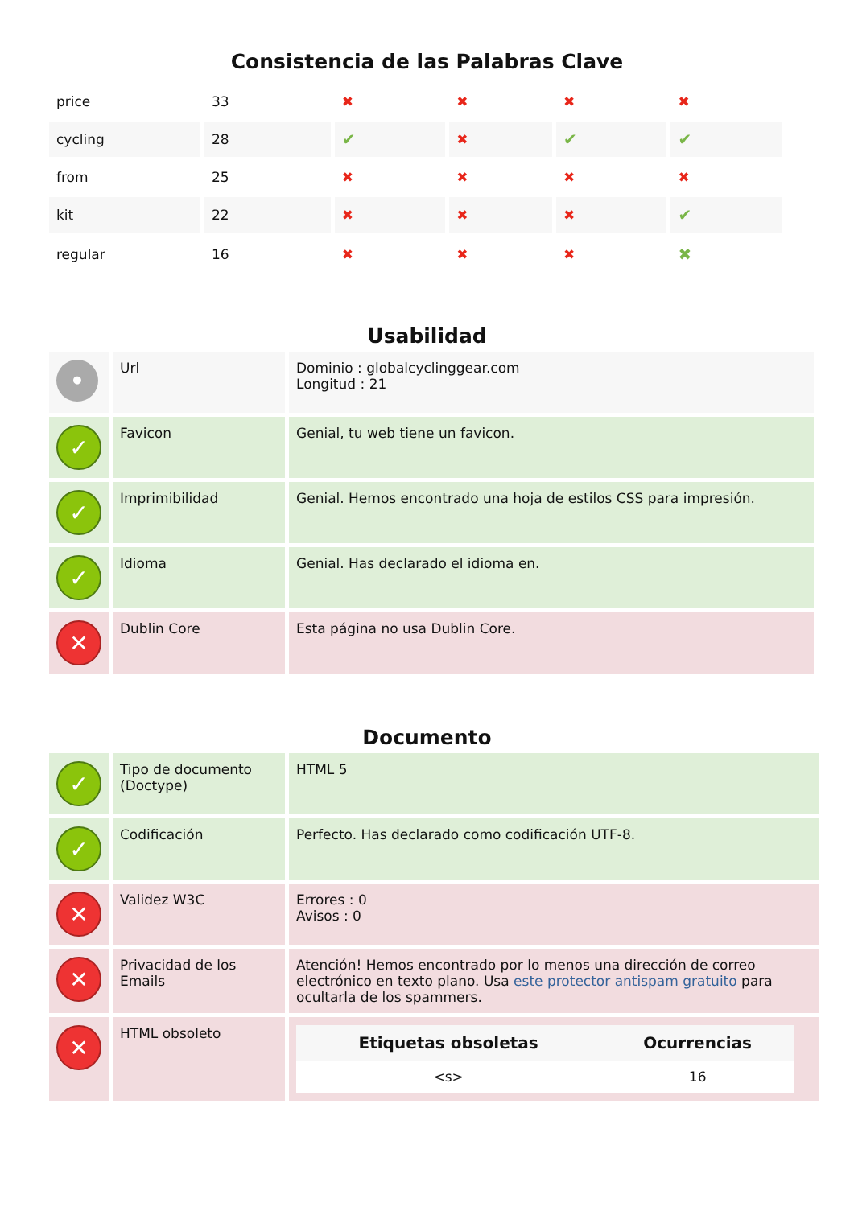Consistencia de las Palabras Clave
| price | 33 | ✖ | ✖ | ✖ | ✖ |
| cycling | 28 | ✔ | ✖ | ✔ | ✔ |
| from | 25 | ✖ | ✖ | ✖ | ✖ |
| kit | 22 | ✖ | ✖ | ✖ | ✔ |
| regular | 16 | ✖ | ✖ | ✖ | ✖ |
Usabilidad
| • | Url | Dominio : globalcyclinggear.com Longitud : 21 |
| ✓ | Favicon | Genial, tu web tiene un favicon. |
| ✓ | Imprimibilidad | Genial. Hemos encontrado una hoja de estilos CSS para impresión. |
| ✓ | Idioma | Genial. Has declarado el idioma en. |
| ✕ | Dublin Core | Esta página no usa Dublin Core. |
Documento
| ✓ | Tipo de documento (Doctype) | HTML 5 |
| ✓ | Codificación | Perfecto. Has declarado como codificación UTF-8. |
| ✕ | Validez W3C | Errores : 0 Avisos : 0 |
| ✕ | Privacidad de los Emails | Atención! Hemos encontrado por lo menos una dirección de correo electrónico en texto plano. Usa este protector antispam gratuito para ocultarla de los spammers. |
| ✕ | HTML obsoleto | / Etiquetas obsoletas / Ocurrencias / / --- / --- / / <s> / 16 / |